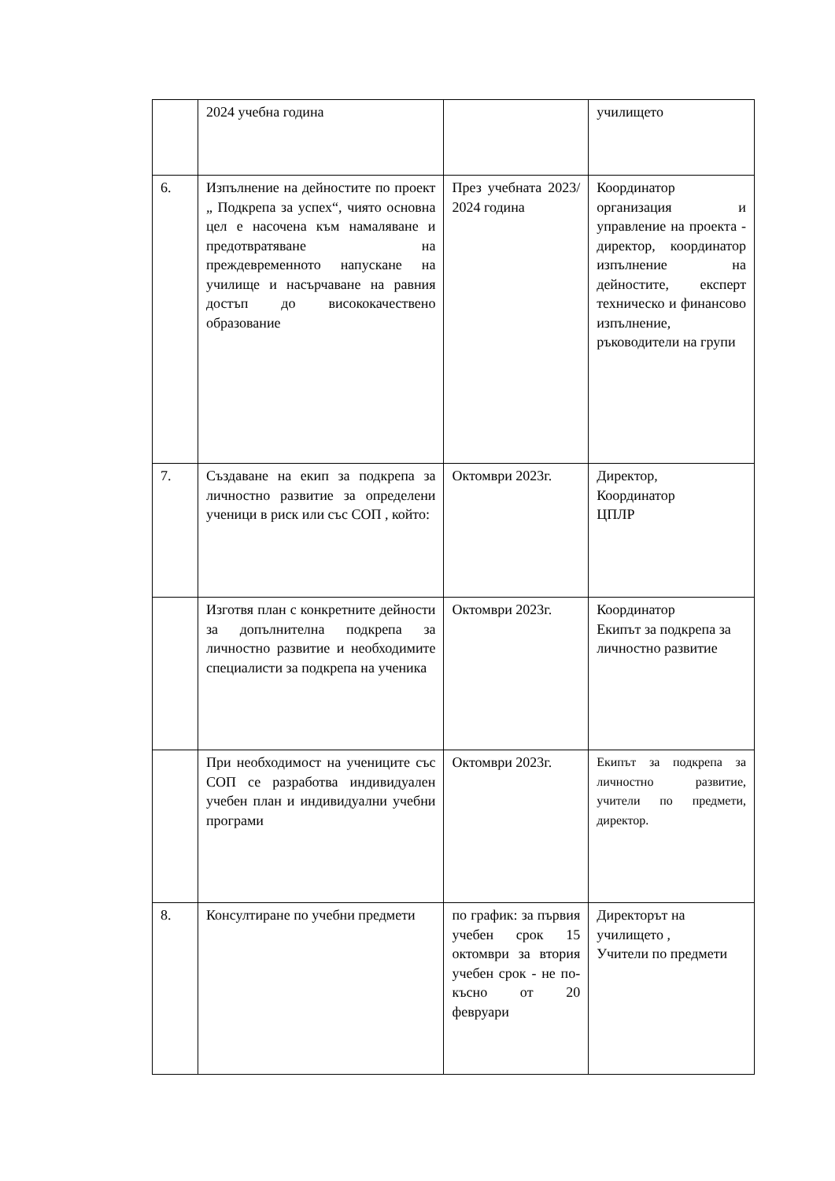| | 2024 учебна година | | училището |
| 6. | Изпълнение на дейностите по проект „ Подкрепа за успех“, чиято основна цел е насочена към намаляване и предотвратяване на преждевременното напускане на училище и насърчаване на равния достъп до висококачествено образование | През учебната 2023/ 2024 година | Координатор организация и управление на проекта - директор, координатор изпълнение на дейностите, експерт техническо и финансово изпълнение, ръководители на групи |
| 7. | Създаване на екип за подкрепа за личностно развитие за определени ученици в риск или със СОП , който: | Октомври 2023г. | Директор, Координатор ЦПЛР |
| | Изготвя план с конкретните дейности за допълнителна подкрепа за личностно развитие и необходимите специалисти за подкрепа на ученика | Октомври 2023г. | Координатор Екипът за подкрепа за личностно развитие |
| | При необходимост на учениците със СОП се разработва индивидуален учебен план и индивидуални учебни програми | Октомври 2023г. | Екипът за подкрепа за личностно развитие, учители по предмети, директор. |
| 8. | Консултиране по учебни предмети | по график: за първия учебен срок 15 октомври за втория учебен срок - не по-късно от 20 февруари | Директорът на училището , Учители по предмети |